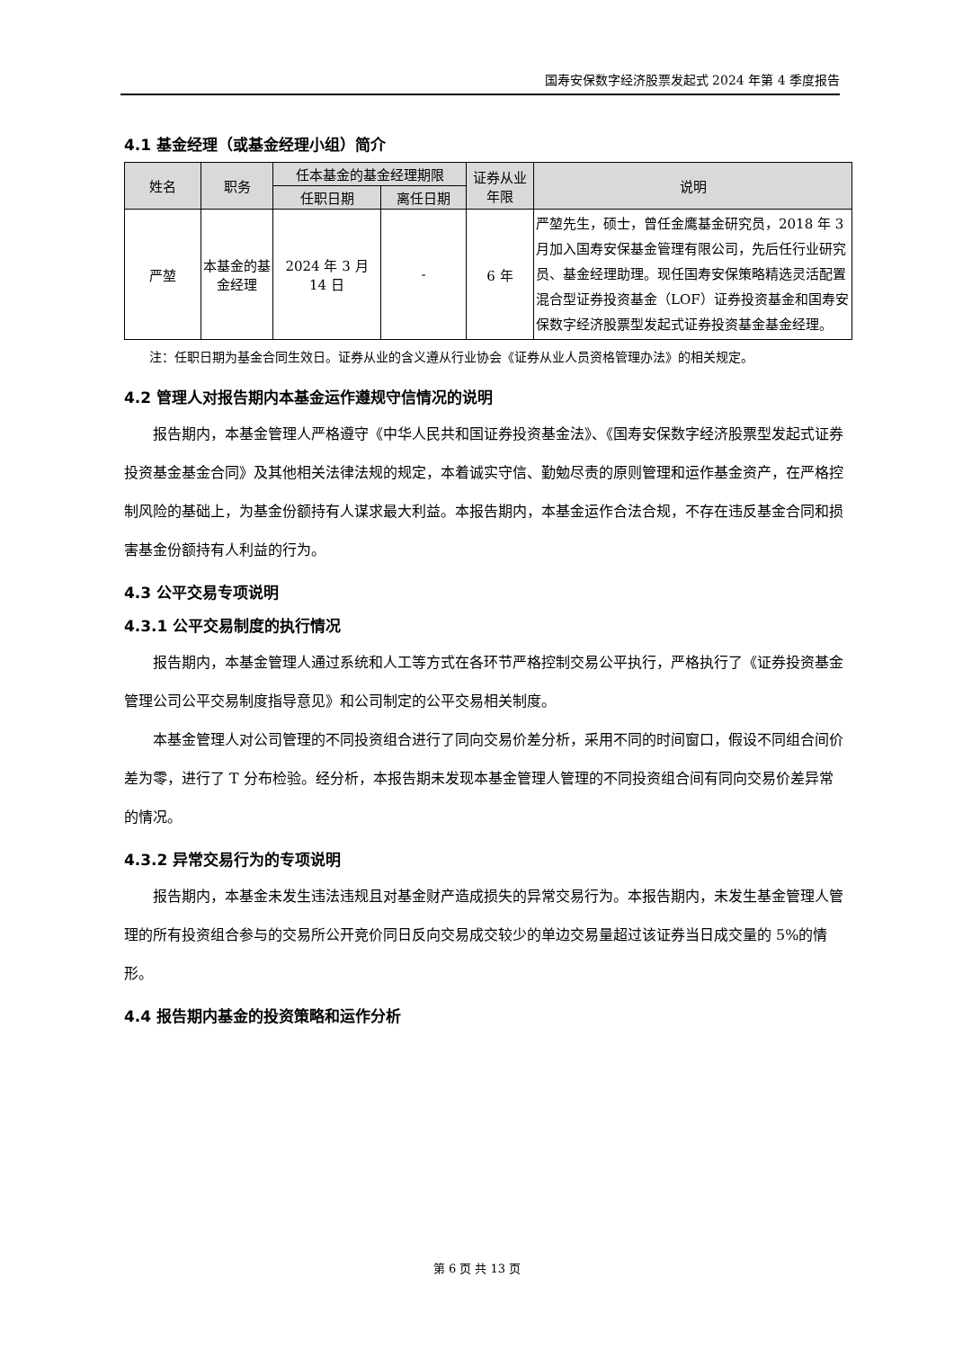国寿安保数字经济股票发起式 2024 年第 4 季度报告
4.1 基金经理（或基金经理小组）简介
| 姓名 | 职务 | 任本基金的基金经理期限 | | 证券从业年限 | 说明 |
| --- | --- | --- | --- | --- | --- |
| | | 任职日期 | 离任日期 | | |
| 严堃 | 本基金的基金经理 | 2024 年 3 月 14 日 | - | 6 年 | 严堃先生，硕士，曾任金鹰基金研究员，2018 年 3 月加入国寿安保基金管理有限公司，先后任行业研究员、基金经理助理。现任国寿安保策略精选灵活配置混合型证券投资基金（LOF）证券投资基金和国寿安保数字经济股票型发起式证券投资基金基金经理。 |
注：任职日期为基金合同生效日。证券从业的含义遵从行业协会《证券从业人员资格管理办法》的相关规定。
4.2 管理人对报告期内本基金运作遵规守信情况的说明
报告期内，本基金管理人严格遵守《中华人民共和国证券投资基金法》、《国寿安保数字经济股票型发起式证券投资基金基金合同》及其他相关法律法规的规定，本着诚实守信、勤勉尽责的原则管理和运作基金资产，在严格控制风险的基础上，为基金份额持有人谋求最大利益。本报告期内，本基金运作合法合规，不存在违反基金合同和损害基金份额持有人利益的行为。
4.3 公平交易专项说明
4.3.1 公平交易制度的执行情况
报告期内，本基金管理人通过系统和人工等方式在各环节严格控制交易公平执行，严格执行了《证券投资基金管理公司公平交易制度指导意见》和公司制定的公平交易相关制度。
本基金管理人对公司管理的不同投资组合进行了同向交易价差分析，采用不同的时间窗口，假设不同组合间价差为零，进行了 T 分布检验。经分析，本报告期未发现本基金管理人管理的不同投资组合间有同向交易价差异常的情况。
4.3.2 异常交易行为的专项说明
报告期内，本基金未发生违法违规且对基金财产造成损失的异常交易行为。本报告期内，未发生基金管理人管理的所有投资组合参与的交易所公开竞价同日反向交易成交较少的单边交易量超过该证券当日成交量的 5%的情形。
4.4 报告期内基金的投资策略和运作分析
第 6 页 共 13 页